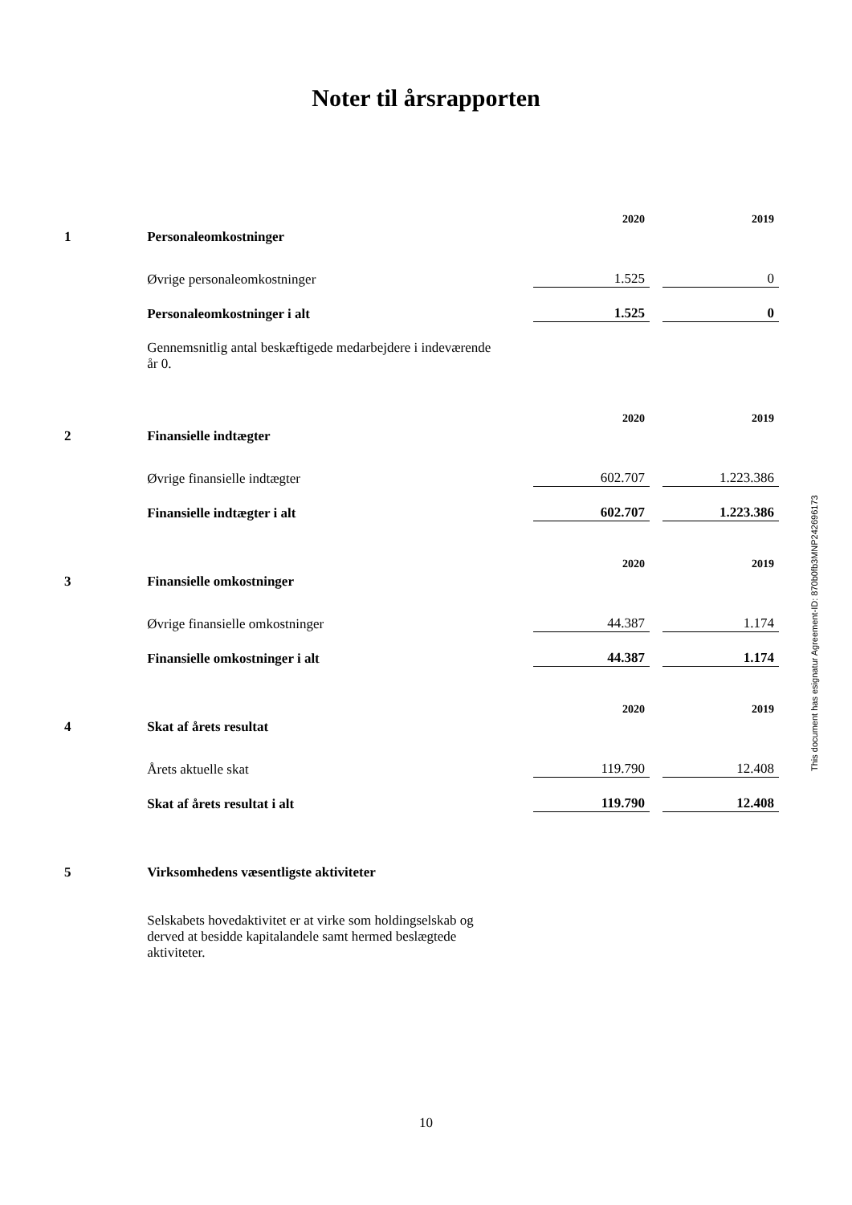Noter til årsrapporten
| 1 | Personaleomkostninger | 2020 | | 2019 |
| | Øvrige personaleomkostninger | 1.525 | | 0 |
| | Personaleomkostninger i alt | 1.525 | | 0 |
| | Gennemsnitlig antal beskæftigede medarbejdere i indeværende år 0. | | | |
| 2 | Finansielle indtægter | 2020 | | 2019 |
| | Øvrige finansielle indtægter | 602.707 | | 1.223.386 |
| | Finansielle indtægter i alt | 602.707 | | 1.223.386 |
| 3 | Finansielle omkostninger | 2020 | | 2019 |
| | Øvrige finansielle omkostninger | 44.387 | | 1.174 |
| | Finansielle omkostninger i alt | 44.387 | | 1.174 |
| 4 | Skat af årets resultat | 2020 | | 2019 |
| | Årets aktuelle skat | 119.790 | | 12.408 |
| | Skat af årets resultat i alt | 119.790 | | 12.408 |
| 5 | Virksomhedens væsentligste aktiviteter | | | |
| | Selskabets hovedaktivitet er at virke som holdingselskab og derved at besidde kapitalandele samt hermed beslægtede aktiviteter. | | | |
This document has esignatur Agreement-ID: 870b0fb3MNP242696173
10